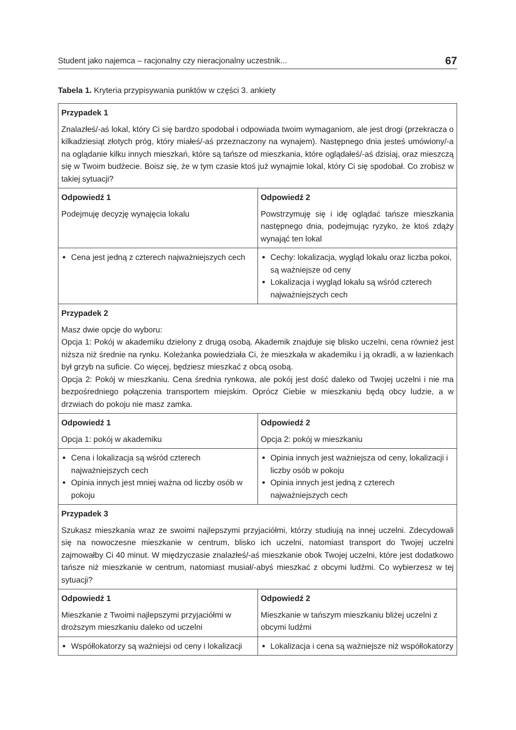Student jako najemca – racjonalny czy nieracjonalny uczestnik... 67
Tabela 1. Kryteria przypisywania punktów w części 3. ankiety
| Przypadek 1 Znalazłeś/-aś lokal, który Ci się bardzo spodobał i odpowiada twoim wymaganiom, ale jest drogi (przekracza o kilkadziesiąt złotych próg, który miałeś/-aś przeznaczony na wynajem). Następnego dnia jesteś umówiony/-a na oglądanie kilku innych mieszkań, które są tańsze od mieszkania, które oglądałeś/-aś dzisiaj, oraz mieszczą się w Twoim budżecie. Boisz się, że w tym czasie ktoś już wynajmie lokal, który Ci się spodobał. Co zrobisz w takiej sytuacji? | |
| Odpowiedź 1 Podejmuję decyzję wynajęcia lokalu | Odpowiedź 2 Powstrzymuję się i idę oglądać tańsze mieszkania następnego dnia, podejmując ryzyko, że ktoś zdąży wynająć ten lokal |
| Cena jest jedną z czterech najważniejszych cech | Cechy: lokalizacja, wygląd lokalu oraz liczba pokoi, są ważniejsze od ceny Lokalizacja i wygląd lokalu są wśród czterech najważniejszych cech |
| Przypadek 2 Masz dwie opcje do wyboru: Opcja 1: Pokój w akademiku dzielony z drugą osobą. Akademik znajduje się blisko uczelni, cena również jest niższa niż średnie na rynku. Koleżanka powiedziała Ci, że mieszkała w akademiku i ją okradli, a w łazienkach był grzyb na suficie. Co więcej, będziesz mieszkać z obcą osobą. Opcja 2: Pokój w mieszkaniu. Cena średnia rynkowa, ale pokój jest dość daleko od Twojej uczelni i nie ma bezpośredniego połączenia transportem miejskim. Oprócz Ciebie w mieszkaniu będą obcy ludzie, a w drzwiach do pokoju nie masz zamka. | |
| Odpowiedź 1 Opcja 1: pokój w akademiku | Odpowiedź 2 Opcja 2: pokój w mieszkaniu |
| Cena i lokalizacja są wśród czterech najważniejszych cech Opinia innych jest mniej ważna od liczby osób w pokoju | Opinia innych jest ważniejsza od ceny, lokalizacji i liczby osób w pokoju Opinia innych jest jedną z czterech najważniejszych cech |
| Przypadek 3 Szukasz mieszkania wraz ze swoimi najlepszymi przyjaciółmi, którzy studiują na innej uczelni. Zdecydowali się na nowoczesne mieszkanie w centrum, blisko ich uczelni, natomiast transport do Twojej uczelni zajmowałby Ci 40 minut. W międzyczasie znalazłeś/-aś mieszkanie obok Twojej uczelni, które jest dodatkowo tańsze niż mieszkanie w centrum, natomiast musiał/-abyś mieszkać z obcymi ludźmi. Co wybierzesz w tej sytuacji? | |
| Odpowiedź 1 Mieszkanie z Twoimi najlepszymi przyjaciółmi w droższym mieszkaniu daleko od uczelni | Odpowiedź 2 Mieszkanie w tańszym mieszkaniu bliżej uczelni z obcymi ludźmi |
| Współlokatorzy są ważniejsi od ceny i lokalizacji | Lokalizacja i cena są ważniejsze niż współlokatorzy |